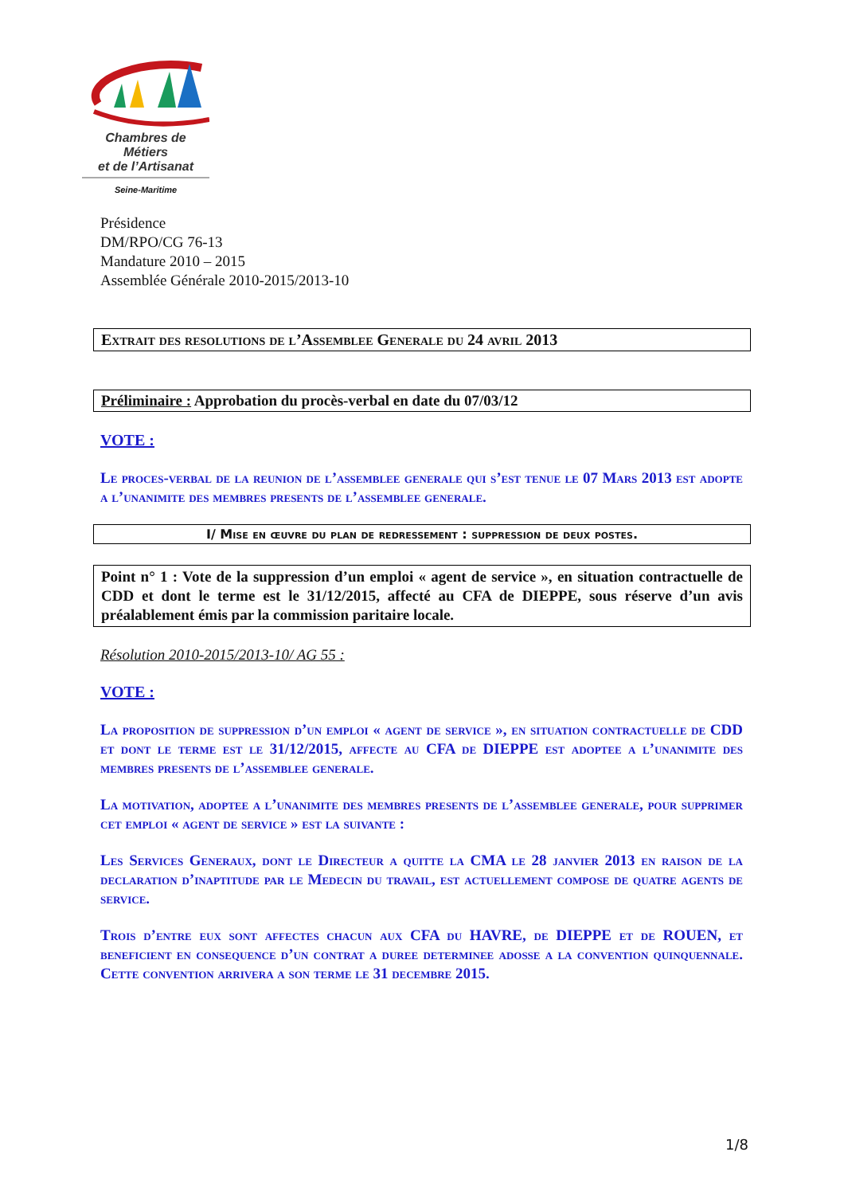Chambres de Métiers
et de l’Artisanat
Seine-Maritime
Présidence
DM/RPO/CG 76-13
Mandature 2010 – 2015
Assemblée Générale 2010-2015/2013-10
Extrait des resolutions de l’Assemblee Generale du 24 avril 2013
Préliminaire : Approbation du procès-verbal en date du 07/03/12
VOTE :
Le proces-verbal de la reunion de l’assemblee generale qui s’est tenue le 07 Mars 2013 est adopte a l’unanimite des membres presents de l’assemblee generale.
I/ Mise en œuvre du plan de redressement : suppression de deux postes.
Point n° 1 : Vote de la suppression d’un emploi « agent de service », en situation contractuelle de CDD et dont le terme est le 31/12/2015, affecté au CFA de DIEPPE, sous réserve d’un avis préalablement émis par la commission paritaire locale.
Résolution 2010-2015/2013-10/ AG 55 :
VOTE :
La proposition de suppression d’un emploi « agent de service », en situation contractuelle de CDD et dont le terme est le 31/12/2015, affecte au CFA de DIEPPE est adoptee a l’unanimite des membres presents de l’assemblee generale.
La motivation, adoptee a l’unanimite des membres presents de l’assemblee generale, pour supprimer cet emploi « agent de service » est la suivante :
Les Services Generaux, dont le Directeur a quitte la CMA le 28 janvier 2013 en raison de la declaration d’inaptitude par le Medecin du travail, est actuellement compose de quatre agents de service.
Trois d’entre eux sont affectes chacun aux CFA du HAVRE, de DIEPPE et de ROUEN, et beneficient en consequence d’un contrat a duree determinee adosse a la convention quinquennale. Cette convention arrivera a son terme le 31 decembre 2015.
1/8